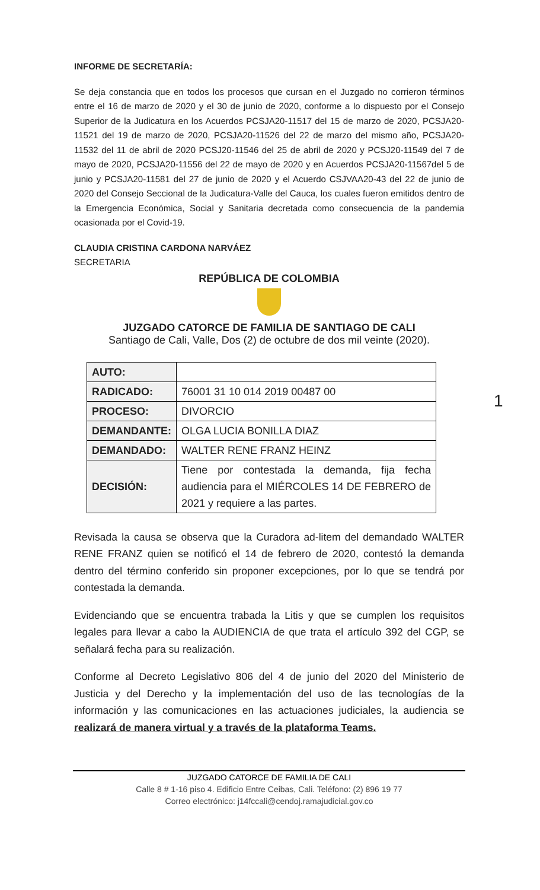INFORME DE SECRETARÍA:
Se deja constancia que en todos los procesos que cursan en el Juzgado no corrieron términos entre el 16 de marzo de 2020 y el 30 de junio de 2020, conforme a lo dispuesto por el Consejo Superior de la Judicatura en los Acuerdos PCSJA20-11517 del 15 de marzo de 2020, PCSJA20-11521 del 19 de marzo de 2020, PCSJA20-11526 del 22 de marzo del mismo año, PCSJA20-11532 del 11 de abril de 2020 PCSJ20-11546 del 25 de abril de 2020 y PCSJ20-11549 del 7 de mayo de 2020, PCSJA20-11556 del 22 de mayo de 2020 y en Acuerdos PCSJA20-11567del 5 de junio y PCSJA20-11581 del 27 de junio de 2020 y el Acuerdo CSJVAA20-43 del 22 de junio de 2020 del Consejo Seccional de la Judicatura-Valle del Cauca, los cuales fueron emitidos dentro de la Emergencia Económica, Social y Sanitaria decretada como consecuencia de la pandemia ocasionada por el Covid-19.
CLAUDIA CRISTINA CARDONA NARVÁEZ
SECRETARIA
REPÚBLICA DE COLOMBIA
JUZGADO CATORCE DE FAMILIA DE SANTIAGO DE CALI
Santiago de Cali, Valle, Dos (2) de octubre de dos mil veinte (2020).
| AUTO: | |
| RADICADO: | 76001 31 10 014 2019 00487 00 |
| PROCESO: | DIVORCIO |
| DEMANDANTE: | OLGA LUCIA BONILLA DIAZ |
| DEMANDADO: | WALTER RENE FRANZ HEINZ |
| DECISIÓN: | Tiene por contestada la demanda, fija fecha audiencia para el MIÉRCOLES 14 DE FEBRERO de 2021 y requiere a las partes. |
Revisada la causa se observa que la Curadora ad-litem del demandado WALTER RENE FRANZ quien se notificó el 14 de febrero de 2020, contestó la demanda dentro del término conferido sin proponer excepciones, por lo que se tendrá por contestada la demanda.
Evidenciando que se encuentra trabada la Litis y que se cumplen los requisitos legales para llevar a cabo la AUDIENCIA de que trata el artículo 392 del CGP, se señalará fecha para su realización.
Conforme al Decreto Legislativo 806 del 4 de junio del 2020 del Ministerio de Justicia y del Derecho y la implementación del uso de las tecnologías de la información y las comunicaciones en las actuaciones judiciales, la audiencia se realizará de manera virtual y a través de la plataforma Teams.
1
JUZGADO CATORCE DE FAMILIA DE CALI
Calle 8 # 1-16 piso 4. Edificio Entre Ceibas, Cali. Teléfono: (2) 896 19 77
Correo electrónico: j14fccali@cendoj.ramajudicial.gov.co